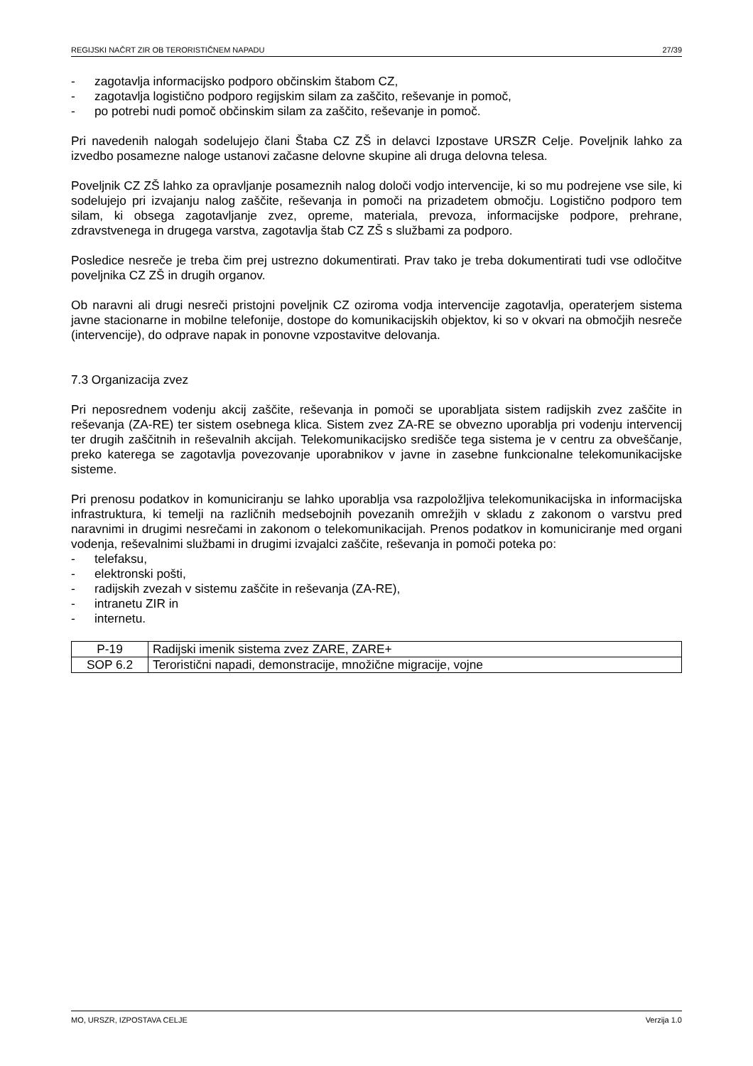REGIJSKI NAČRT ZIR OB TERORISTIČNEM NAPADU 27/39
- zagotavlja informacijsko podporo občinskim štabom CZ,
- zagotavlja logistično podporo regijskim silam za zaščito, reševanje in pomoč,
- po potrebi nudi pomoč občinskim silam za zaščito, reševanje in pomoč.
Pri navedenih nalogah sodelujejo člani Štaba CZ ZŠ in delavci Izpostave URSZR Celje. Poveljnik lahko za izvedbo posamezne naloge ustanovi začasne delovne skupine ali druga delovna telesa.
Poveljnik CZ ZŠ lahko za opravljanje posameznih nalog določi vodjo intervencije, ki so mu podrejene vse sile, ki sodelujejo pri izvajanju nalog zaščite, reševanja in pomoči na prizadetem območju. Logistično podporo tem silam, ki obsega zagotavljanje zvez, opreme, materiala, prevoza, informacijske podpore, prehrane, zdravstvenega in drugega varstva, zagotavlja štab CZ ZŠ s službami za podporo.
Posledice nesreče je treba čim prej ustrezno dokumentirati. Prav tako je treba dokumentirati tudi vse odločitve poveljnika CZ ZŠ in drugih organov.
Ob naravni ali drugi nesreči pristojni poveljnik CZ oziroma vodja intervencije zagotavlja, operaterjem sistema javne stacionarne in mobilne telefonije, dostope do komunikacijskih objektov, ki so v okvari na območjih nesreče (intervencije), do odprave napak in ponovne vzpostavitve delovanja.
7.3 Organizacija zvez
Pri neposrednem vodenju akcij zaščite, reševanja in pomoči se uporabljata sistem radijskih zvez zaščite in reševanja (ZA-RE) ter sistem osebnega klica. Sistem zvez ZA-RE se obvezno uporablja pri vodenju intervencij ter drugih zaščitnih in reševalnih akcijah. Telekomunikacijsko središče tega sistema je v centru za obveščanje, preko katerega se zagotavlja povezovanje uporabnikov v javne in zasebne funkcionalne telekomunikacijske sisteme.
Pri prenosu podatkov in komuniciranju se lahko uporablja vsa razpoložljiva telekomunikacijska in informacijska infrastruktura, ki temelji na različnih medsebojnih povezanih omrežjih v skladu z zakonom o varstvu pred naravnimi in drugimi nesrečami in zakonom o telekomunikacijah. Prenos podatkov in komuniciranje med organi vodenja, reševalnimi službami in drugimi izvajalci zaščite, reševanja in pomoči poteka po:
- telefaksu,
- elektronski pošti,
- radijskih zvezah v sistemu zaščite in reševanja (ZA-RE),
- intranetu ZIR in
- internetu.
| P-19 | Radijski imenik sistema zvez ZARE, ZARE+ |
| SOP 6.2 | Teroristični napadi, demonstracije, množične migracije, vojne |
MO, URSZR, IZPOSTAVA CELJE Verzija 1.0